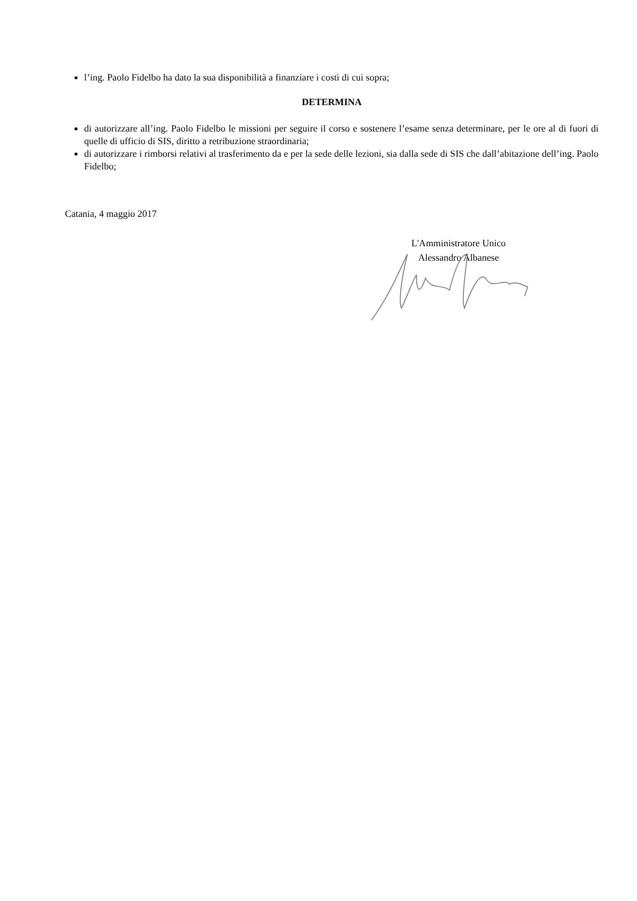l’ing. Paolo Fidelbo ha dato la sua disponibilità a finanziare i costi di cui sopra;
DETERMINA
di autorizzare all’ing. Paolo Fidelbo le missioni per seguire il corso e sostenere l’esame senza determinare, per le ore al di fuori di quelle di ufficio di SIS, diritto a retribuzione straordinaria;
di autorizzare i rimborsi relativi al trasferimento da e per la sede delle lezioni, sia dalla sede di SIS che dall’abitazione dell’ing. Paolo Fidelbo;
Catania, 4 maggio 2017
L'Amministratore Unico
Alessandro Albanese